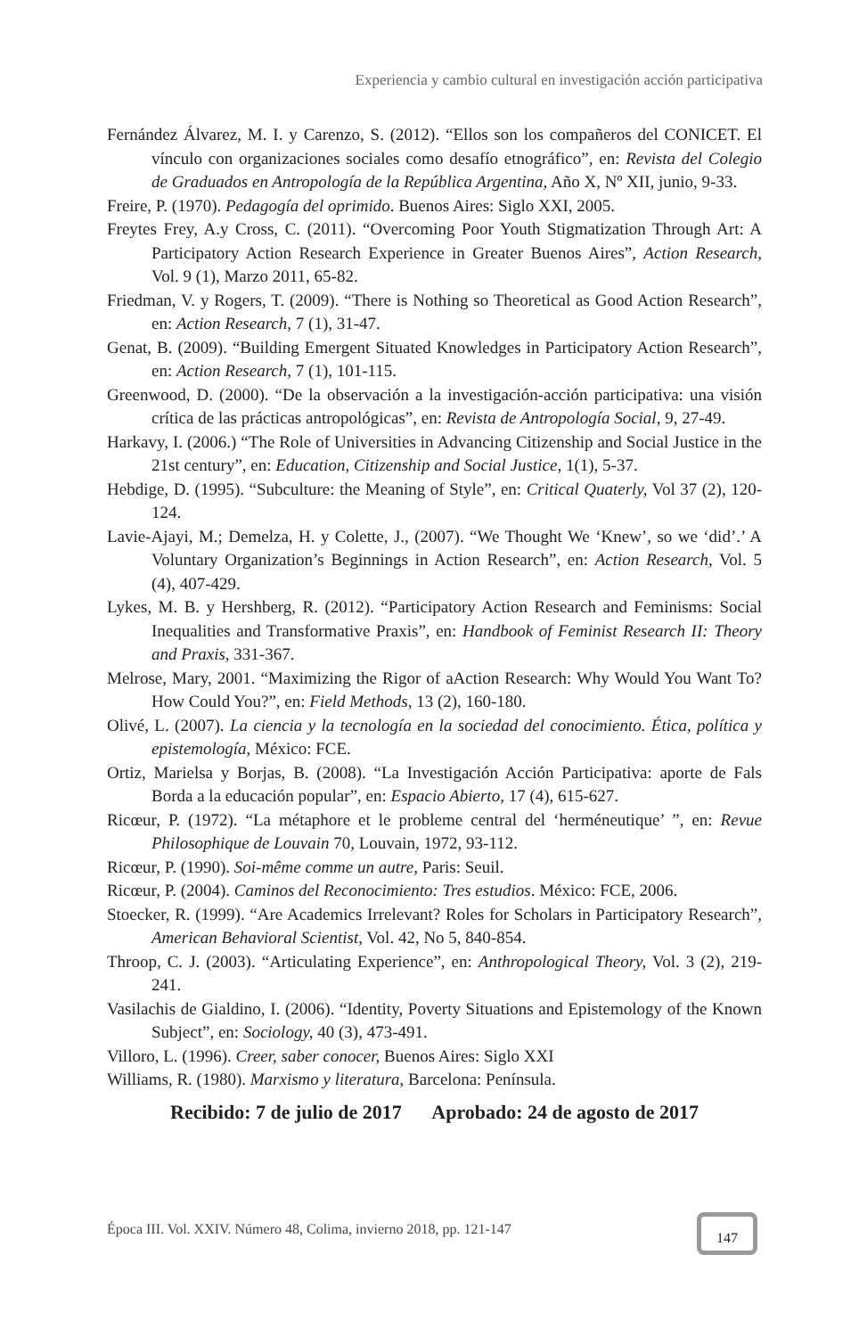Experiencia y cambio cultural en investigación acción participativa
Fernández Álvarez, M. I. y Carenzo, S. (2012). “Ellos son los compañeros del CONICET. El vínculo con organizaciones sociales como desafío etnográfico”, en: Revista del Colegio de Graduados en Antropología de la República Argentina, Año X, Nº XII, junio, 9-33.
Freire, P. (1970). Pedagogía del oprimido. Buenos Aires: Siglo XXI, 2005.
Freytes Frey, A.y Cross, C. (2011). “Overcoming Poor Youth Stigmatization Through Art: A Participatory Action Research Experience in Greater Buenos Aires”, Action Research, Vol. 9 (1), Marzo 2011, 65-82.
Friedman, V. y Rogers, T. (2009). “There is Nothing so Theoretical as Good Action Research”, en: Action Research, 7 (1), 31-47.
Genat, B. (2009). “Building Emergent Situated Knowledges in Participatory Action Research”, en: Action Research, 7 (1), 101-115.
Greenwood, D. (2000). “De la observación a la investigación-acción participativa: una visión crítica de las prácticas antropológicas”, en: Revista de Antropología Social, 9, 27-49.
Harkavy, I. (2006.) “The Role of Universities in Advancing Citizenship and Social Justice in the 21st century”, en: Education, Citizenship and Social Justice, 1(1), 5-37.
Hebdige, D. (1995). “Subculture: the Meaning of Style”, en: Critical Quaterly, Vol 37 (2), 120-124.
Lavie-Ajayi, M.; Demelza, H. y Colette, J., (2007). “We Thought We ‘Knew’, so we ‘did’.’ A Voluntary Organization’s Beginnings in Action Research”, en: Action Research, Vol. 5 (4), 407-429.
Lykes, M. B. y Hershberg, R. (2012). “Participatory Action Research and Feminisms: Social Inequalities and Transformative Praxis”, en: Handbook of Feminist Research II: Theory and Praxis, 331-367.
Melrose, Mary, 2001. “Maximizing the Rigor of aAction Research: Why Would You Want To? How Could You?”, en: Field Methods, 13 (2), 160-180.
Olivé, L. (2007). La ciencia y la tecnología en la sociedad del conocimiento. Ética, política y epistemología, México: FCE.
Ortiz, Marielsa y Borjas, B. (2008). “La Investigación Acción Participativa: aporte de Fals Borda a la educación popular”, en: Espacio Abierto, 17 (4), 615-627.
Ricœur, P. (1972). “La métaphore et le probleme central del ‘herméneutique’ ”, en: Revue Philosophique de Louvain 70, Louvain, 1972, 93-112.
Ricœur, P. (1990). Soi-même comme un autre, Paris: Seuil.
Ricœur, P. (2004). Caminos del Reconocimiento: Tres estudios. México: FCE, 2006.
Stoecker, R. (1999). “Are Academics Irrelevant? Roles for Scholars in Participatory Research”, American Behavioral Scientist, Vol. 42, No 5, 840-854.
Throop, C. J. (2003). “Articulating Experience”, en: Anthropological Theory, Vol. 3 (2), 219-241.
Vasilachis de Gialdino, I. (2006). “Identity, Poverty Situations and Epistemology of the Known Subject”, en: Sociology, 40 (3), 473-491.
Villoro, L. (1996). Creer, saber conocer, Buenos Aires: Siglo XXI
Williams, R. (1980). Marxismo y literatura, Barcelona: Península.
Recibido: 7 de julio de 2017 Aprobado: 24 de agosto de 2017
Época III. Vol. XXIV. Número 48, Colima, invierno 2018, pp. 121-147
147